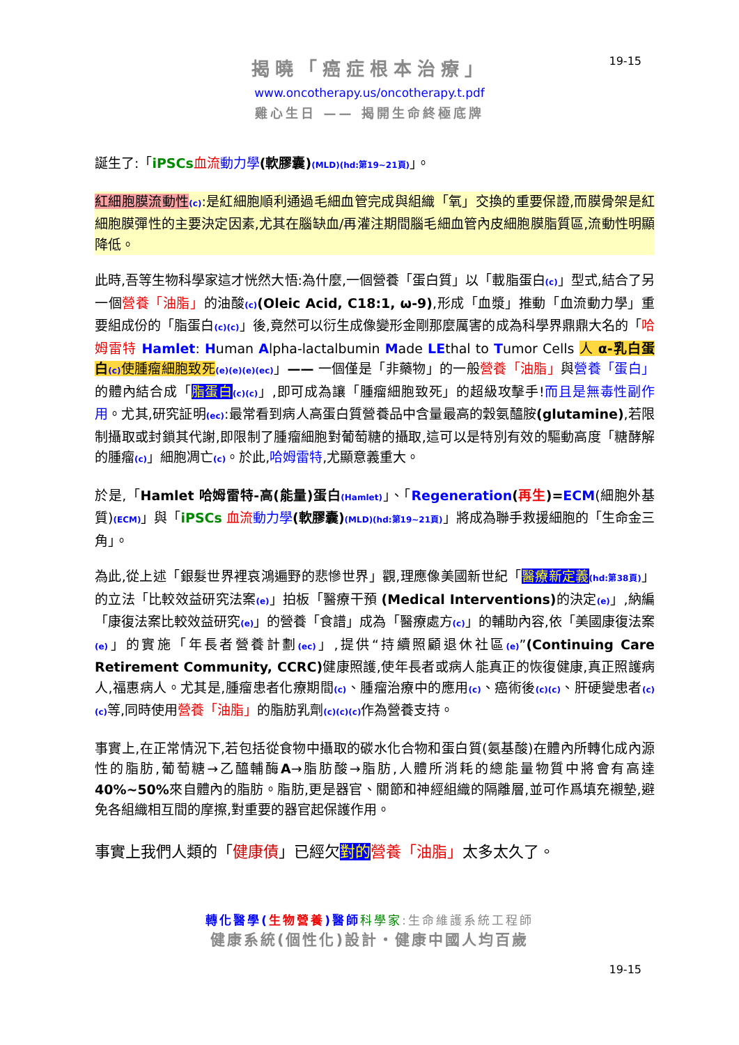19-15
揭曉「癌症根本治療」
www.oncotherapy.us/oncotherapy.t.pdf
雞心生日 —— 揭開生命終極底牌
誕生了:「iPSCs 血流 動力學(軟膠囊)(MLD)(hd:第19~21頁)」。
紅細胞膜流動性(c):是紅細胞順利通過毛細血管完成與組織「氧」交換的重要保證,而膜骨架是紅細胞膜彈性的主要決定因素,尤其在腦缺血/再灌注期間腦毛細血管內皮細胞膜脂質區,流動性明顯降低。
此時,吾等生物科學家這才恍然大悟:為什麼,一個營養「蛋白質」以「載脂蛋白(c)」型式,結合了另一個營養「油脂」的油酸(c)(Oleic Acid, C18:1, ω-9),形成「血漿」推動「血流動力學」重要組成份的「脂蛋白(c)(c)」後,竟然可以衍生成像變形金剛那麼厲害的成為科學界鼎鼎大名的「哈姆雷特 Hamlet: Human Alpha-lactalbumin Made LEthal to Tumor Cells 人 α-乳白蛋白(c) 使腫瘤細胞致死(e)(e)(e)(ec)」—— 一個僅是「非藥物」的一般營養「油脂」與營養「蛋白」的體內結合成「脂蛋白(c)(c)」,即可成為讓「腫瘤細胞致死」的超級攻擊手!而且是無毒性副作用。尤其,研究証明(ec):最常看到病人高蛋白質營養品中含量最高的穀氨醯胺(glutamine),若限制攝取或封鎖其代謝,即限制了腫瘤細胞對葡萄糖的攝取,這可以是特別有效的驅動高度「糖酵解的腫瘤(c)」細胞凋亡(c)。於此,哈姆雷特,尤顯意義重大。
於是,「Hamlet 哈姆雷特-高(能量)蛋白(Hamlet)」、「Regeneration(再生)=ECM(細胞外基質)(ECM)」與「iPSCs 血流 動力學(軟膠囊)(MLD)(hd:第19~21頁)」將成為聯手救援細胞的「生命金三角」。
為此,從上述「銀髮世界裡哀鴻遍野的悲慘世界」觀,理應像美國新世紀「醫療新定義(hd:第38頁)」的立法「比較效益研究法案(e)」拍板「醫療干預 (Medical Interventions) 的決定(e)」,納編「康復法案比較效益研究(e)」的營養「食譜」成為「醫療處方(c)」的輔助內容,依「美國康復法案(e)」的實施「年長者營養計劃(ec)」,提供“持續照顧退休社區(e)”(Continuing Care Retirement Community, CCRC) 健康照護,使年長者或病人能真正的恢復健康,真正照護病人,福惠病人。尤其是,腫瘤患者化療期間(c)、腫瘤治療中的應用(c)、癌術後(c)(c)、肝硬變患者(c)(c) 等,同時使用營養「油脂」的脂肪乳劑(c)(c)(c) 作為營養支持。
事實上,在正常情況下,若包括從食物中攝取的碳水化合物和蛋白質(氨基酸)在體內所轉化成內源性的脂肪,葡萄糖→乙醯輔酶A→脂肪酸→脂肪,人體所消耗的總能量物質中將會有高達40%~50% 來自體內的脂肪。脂肪,更是器官、關節和神經組織的隔離層,並可作爲填充襯墊,避免各組織相互間的摩擦,對重要的器官起保護作用。
事實上我們人類的「健康債」已經欠對的 營養「油脂」太多太久了。
轉化醫學(生物營養)醫師 科學家:生命維護系統工程師
健康系統(個性化)設計・健康中國人均百歲
19-15